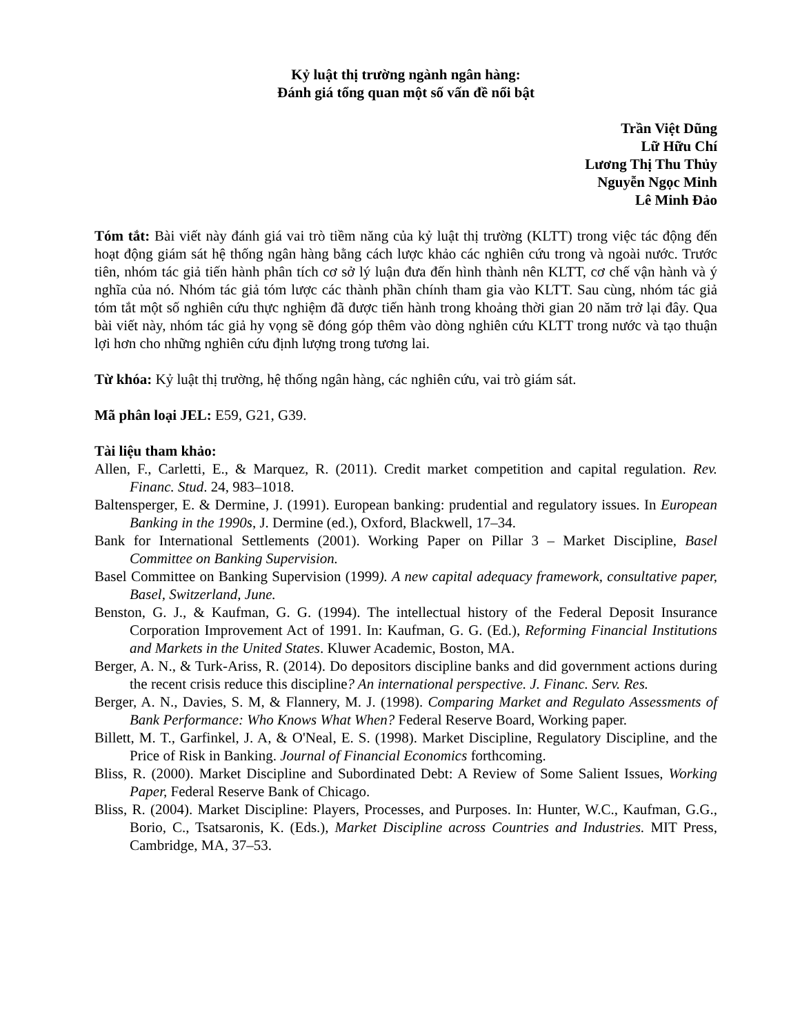Kỷ luật thị trường ngành ngân hàng:
Đánh giá tổng quan một số vấn đề nổi bật
Trần Việt Dũng
Lữ Hữu Chí
Lương Thị Thu Thủy
Nguyễn Ngọc Minh
Lê Minh Đảo
Tóm tắt: Bài viết này đánh giá vai trò tiềm năng của kỷ luật thị trường (KLTT) trong việc tác động đến hoạt động giám sát hệ thống ngân hàng bằng cách lược khảo các nghiên cứu trong và ngoài nước. Trước tiên, nhóm tác giả tiến hành phân tích cơ sở lý luận đưa đến hình thành nên KLTT, cơ chế vận hành và ý nghĩa của nó. Nhóm tác giả tóm lược các thành phần chính tham gia vào KLTT. Sau cùng, nhóm tác giả tóm tắt một số nghiên cứu thực nghiệm đã được tiến hành trong khoảng thời gian 20 năm trở lại đây. Qua bài viết này, nhóm tác giả hy vọng sẽ đóng góp thêm vào dòng nghiên cứu KLTT trong nước và tạo thuận lợi hơn cho những nghiên cứu định lượng trong tương lai.
Từ khóa: Kỷ luật thị trường, hệ thống ngân hàng, các nghiên cứu, vai trò giám sát.
Mã phân loại JEL: E59, G21, G39.
Tài liệu tham khảo:
Allen, F., Carletti, E., & Marquez, R. (2011). Credit market competition and capital regulation. Rev. Financ. Stud. 24, 983–1018.
Baltensperger, E. & Dermine, J. (1991). European banking: prudential and regulatory issues. In European Banking in the 1990s, J. Dermine (ed.), Oxford, Blackwell, 17–34.
Bank for International Settlements (2001). Working Paper on Pillar 3 – Market Discipline, Basel Committee on Banking Supervision.
Basel Committee on Banking Supervision (1999). A new capital adequacy framework, consultative paper, Basel, Switzerland, June.
Benston, G. J., & Kaufman, G. G. (1994). The intellectual history of the Federal Deposit Insurance Corporation Improvement Act of 1991. In: Kaufman, G. G. (Ed.), Reforming Financial Institutions and Markets in the United States. Kluwer Academic, Boston, MA.
Berger, A. N., & Turk-Ariss, R. (2014). Do depositors discipline banks and did government actions during the recent crisis reduce this discipline? An international perspective. J. Financ. Serv. Res.
Berger, A. N., Davies, S. M, & Flannery, M. J. (1998). Comparing Market and Regulato Assessments of Bank Performance: Who Knows What When? Federal Reserve Board, Working paper.
Billett, M. T., Garfinkel, J. A, & O'Neal, E. S. (1998). Market Discipline, Regulatory Discipline, and the Price of Risk in Banking. Journal of Financial Economics forthcoming.
Bliss, R. (2000). Market Discipline and Subordinated Debt: A Review of Some Salient Issues, Working Paper, Federal Reserve Bank of Chicago.
Bliss, R. (2004). Market Discipline: Players, Processes, and Purposes. In: Hunter, W.C., Kaufman, G.G., Borio, C., Tsatsaronis, K. (Eds.), Market Discipline across Countries and Industries. MIT Press, Cambridge, MA, 37–53.